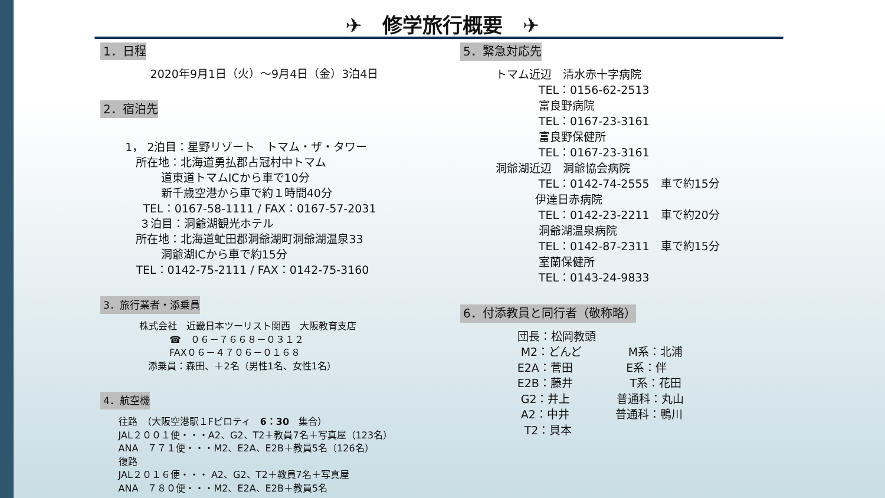✈　修学旅行概要　✈
1．日程
2020年9月1日（火）～9月4日（金）3泊4日
2．宿泊先
1， 2泊目：星野リゾート　トマム・ザ・タワー
所在地：北海道勇払郡占冠村中トマム
道東道トマムICから車で10分
新千歳空港から車で約１時間40分
TEL：0167-58-1111 / FAX：0167-57-2031
３泊目：洞爺湖観光ホテル
所在地：北海道虻田郡洞爺湖町洞爺湖温泉33
洞爺湖ICから車で約15分
TEL：0142-75-2111 / FAX：0142-75-3160
3．旅行業者・添乗員
株式会社　近畿日本ツーリスト関西　大阪教育支店
☎　０６－７６６８－０３１２
FAX０６－４７０６－０１６８
添乗員：森田、＋2名（男性1名、女性1名）
4．航空機
往路　（大阪空港駅１Fピロティ　6：30　集合）
JAL２００１便・・・A2、G2、T2＋教員7名＋写真屋（123名）
ANA　７７１便・・・M2、E2A、E2B＋教員5名（126名）
復路
JAL２０１６便・・・ A2、G2、T2＋教員7名＋写真屋
ANA　７８０便・・・M2、E2A、E2B＋教員5名
5．緊急対応先
トマム近辺　清水赤十字病院
TEL：0156-62-2513
富良野病院
TEL：0167-23-3161
富良野保健所
TEL：0167-23-3161
洞爺湖近辺　洞爺協会病院
TEL：0142-74-2555　車で約15分
伊達日赤病院
TEL：0142-23-2211　車で約20分
洞爺湖温泉病院
TEL：0142-87-2311　車で約15分
室蘭保健所
TEL：0143-24-9833
6．付添教員と同行者（敬称略）
団長：松岡教頭
M2：どんど M系：北浦
E2A：菅田 E系：伴
E2B：藤井 T系：花田
G2：井上 普通科：丸山
A2：中井 普通科：鴨川
T2：貝本